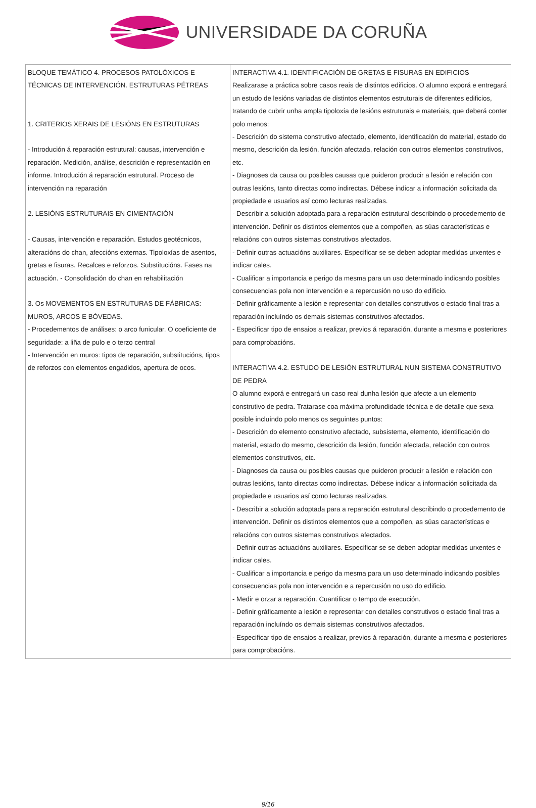UNIVERSIDADE DA CORUÑA
| BLOQUE TEMÁTICO 4. PROCESOS PATOLÓXICOS E TÉCNICAS DE INTERVENCIÓN. ESTRUTURAS PÉTREAS 1. CRITERIOS XERAIS DE LESIÓNS EN ESTRUTURAS - Introdución á reparación estrutural: causas, intervención e reparación. Medición, análise, descrición e representación en informe. Introdución á reparación estrutural. Proceso de intervención na reparación 2. LESIÓNS ESTRUTURAIS EN CIMENTACIÓN - Causas, intervención e reparación. Estudos geotécnicos, alteracións do chan, afeccións externas. Tipoloxías de asentos, gretas e fisuras. Recalces e reforzos. Substitucións. Fases na actuación. - Consolidación do chan en rehabilitación 3. Os MOVEMENTOS EN ESTRUTURAS DE FÁBRICAS: MUROS, ARCOS E BÓVEDAS. - Procedementos de análises: o arco funicular. O coeficiente de seguridade: a liña de pulo e o terzo central - Intervención en muros: tipos de reparación, substitucións, tipos de reforzos con elementos engadidos, apertura de ocos. | INTERACTIVA 4.1. IDENTIFICACIÓN DE GRETAS E FISURAS EN EDIFICIOS Realizarase a práctica sobre casos reais de distintos edificios. O alumno exporá e entregará un estudo de lesións variadas de distintos elementos estruturais de diferentes edificios, tratando de cubrir unha ampla tipoloxía de lesións estruturais e materiais, que deberá conter polo menos: - Descrición do sistema construtivo afectado, elemento, identificación do material, estado do mesmo, descrición da lesión, función afectada, relación con outros elementos construtivos, etc. - Diagnoses da causa ou posibles causas que puideron producir a lesión e relación con outras lesións, tanto directas como indirectas. Débese indicar a información solicitada da propiedade e usuarios así como lecturas realizadas. - Describir a solución adoptada para a reparación estrutural describindo o procedemento de intervención. Definir os distintos elementos que a compoñen, as súas características e relacións con outros sistemas construtivos afectados. - Definir outras actuacións auxiliares. Especificar se se deben adoptar medidas urxentes e indicar cales. - Cualificar a importancia e perigo da mesma para un uso determinado indicando posibles consecuencias pola non intervención e a repercusión no uso do edificio. - Definir gráficamente a lesión e representar con detalles construtivos o estado final tras a reparación incluíndo os demais sistemas construtivos afectados. - Especificar tipo de ensaios a realizar, previos á reparación, durante a mesma e posteriores para comprobacións. INTERACTIVA 4.2. ESTUDO DE LESIÓN ESTRUTURAL NUN SISTEMA CONSTRUTIVO DE PEDRA O alumno exporá e entregará un caso real dunha lesión que afecte a un elemento construtivo de pedra. Tratarase coa máxima profundidade técnica e de detalle que sexa posible incluíndo polo menos os seguintes puntos: - Descrición do elemento construtivo afectado, subsistema, elemento, identificación do material, estado do mesmo, descrición da lesión, función afectada, relación con outros elementos construtivos, etc. - Diagnoses da causa ou posibles causas que puideron producir a lesión e relación con outras lesións, tanto directas como indirectas. Débese indicar a información solicitada da propiedade e usuarios así como lecturas realizadas. - Describir a solución adoptada para a reparación estrutural describindo o procedemento de intervención. Definir os distintos elementos que a compoñen, as súas características e relacións con outros sistemas construtivos afectados. - Definir outras actuacións auxiliares. Especificar se se deben adoptar medidas urxentes e indicar cales. - Cualificar a importancia e perigo da mesma para un uso determinado indicando posibles consecuencias pola non intervención e a repercusión no uso do edificio. - Medir e orzar a reparación. Cuantificar o tempo de execución. - Definir gráficamente a lesión e representar con detalles construtivos o estado final tras a reparación incluíndo os demais sistemas construtivos afectados. - Especificar tipo de ensaios a realizar, previos á reparación, durante a mesma e posteriores para comprobacións. |
9/16